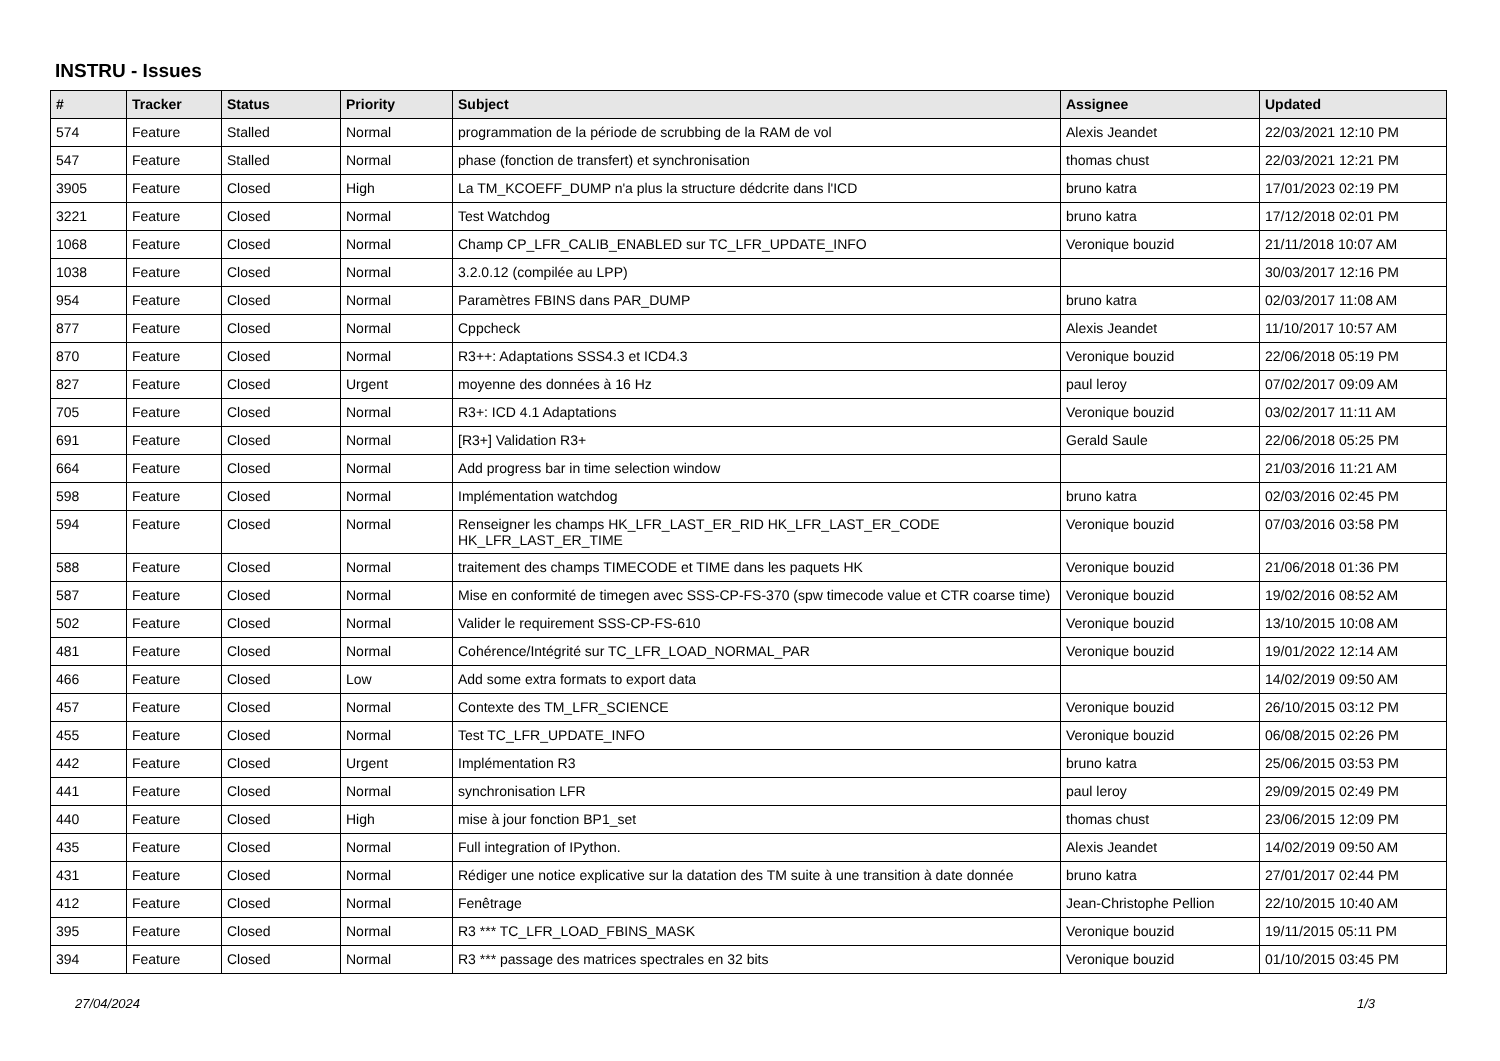INSTRU - Issues
| # | Tracker | Status | Priority | Subject | Assignee | Updated |
| --- | --- | --- | --- | --- | --- | --- |
| 574 | Feature | Stalled | Normal | programmation de la période de scrubbing de la RAM de vol | Alexis Jeandet | 22/03/2021 12:10 PM |
| 547 | Feature | Stalled | Normal | phase (fonction de transfert) et synchronisation | thomas chust | 22/03/2021 12:21 PM |
| 3905 | Feature | Closed | High | La TM_KCOEFF_DUMP n'a plus la structure dédcrite dans l'ICD | bruno katra | 17/01/2023 02:19 PM |
| 3221 | Feature | Closed | Normal | Test Watchdog | bruno katra | 17/12/2018 02:01 PM |
| 1068 | Feature | Closed | Normal | Champ CP_LFR_CALIB_ENABLED sur TC_LFR_UPDATE_INFO | Veronique bouzid | 21/11/2018 10:07 AM |
| 1038 | Feature | Closed | Normal | 3.2.0.12 (compilée au LPP) | | 30/03/2017 12:16 PM |
| 954 | Feature | Closed | Normal | Paramètres FBINS dans PAR_DUMP | bruno katra | 02/03/2017 11:08 AM |
| 877 | Feature | Closed | Normal | Cppcheck | Alexis Jeandet | 11/10/2017 10:57 AM |
| 870 | Feature | Closed | Normal | R3++: Adaptations SSS4.3 et ICD4.3 | Veronique bouzid | 22/06/2018 05:19 PM |
| 827 | Feature | Closed | Urgent | moyenne des données à 16 Hz | paul leroy | 07/02/2017 09:09 AM |
| 705 | Feature | Closed | Normal | R3+: ICD 4.1 Adaptations | Veronique bouzid | 03/02/2017 11:11 AM |
| 691 | Feature | Closed | Normal | [R3+] Validation R3+ | Gerald Saule | 22/06/2018 05:25 PM |
| 664 | Feature | Closed | Normal | Add progress bar in time selection window | | 21/03/2016 11:21 AM |
| 598 | Feature | Closed | Normal | Implémentation watchdog | bruno katra | 02/03/2016 02:45 PM |
| 594 | Feature | Closed | Normal | Renseigner les champs HK_LFR_LAST_ER_RID HK_LFR_LAST_ER_CODE HK_LFR_LAST_ER_TIME | Veronique bouzid | 07/03/2016 03:58 PM |
| 588 | Feature | Closed | Normal | traitement des champs TIMECODE et TIME dans les paquets HK | Veronique bouzid | 21/06/2018 01:36 PM |
| 587 | Feature | Closed | Normal | Mise en conformité de timegen avec SSS-CP-FS-370 (spw timecode value et CTR coarse time) | Veronique bouzid | 19/02/2016 08:52 AM |
| 502 | Feature | Closed | Normal | Valider le requirement SSS-CP-FS-610 | Veronique bouzid | 13/10/2015 10:08 AM |
| 481 | Feature | Closed | Normal | Cohérence/Intégrité sur TC_LFR_LOAD_NORMAL_PAR | Veronique bouzid | 19/01/2022 12:14 AM |
| 466 | Feature | Closed | Low | Add some extra formats to export data | | 14/02/2019 09:50 AM |
| 457 | Feature | Closed | Normal | Contexte des TM_LFR_SCIENCE | Veronique bouzid | 26/10/2015 03:12 PM |
| 455 | Feature | Closed | Normal | Test TC_LFR_UPDATE_INFO | Veronique bouzid | 06/08/2015 02:26 PM |
| 442 | Feature | Closed | Urgent | Implémentation R3 | bruno katra | 25/06/2015 03:53 PM |
| 441 | Feature | Closed | Normal | synchronisation LFR | paul leroy | 29/09/2015 02:49 PM |
| 440 | Feature | Closed | High | mise à jour fonction BP1_set | thomas chust | 23/06/2015 12:09 PM |
| 435 | Feature | Closed | Normal | Full integration of IPython. | Alexis Jeandet | 14/02/2019 09:50 AM |
| 431 | Feature | Closed | Normal | Rédiger une notice explicative sur la datation des TM suite à une transition à date donnée | bruno katra | 27/01/2017 02:44 PM |
| 412 | Feature | Closed | Normal | Fenêtrage | Jean-Christophe Pellion | 22/10/2015 10:40 AM |
| 395 | Feature | Closed | Normal | R3 *** TC_LFR_LOAD_FBINS_MASK | Veronique bouzid | 19/11/2015 05:11 PM |
| 394 | Feature | Closed | Normal | R3 *** passage des matrices spectrales en 32 bits | Veronique bouzid | 01/10/2015 03:45 PM |
27/04/2024 1/3